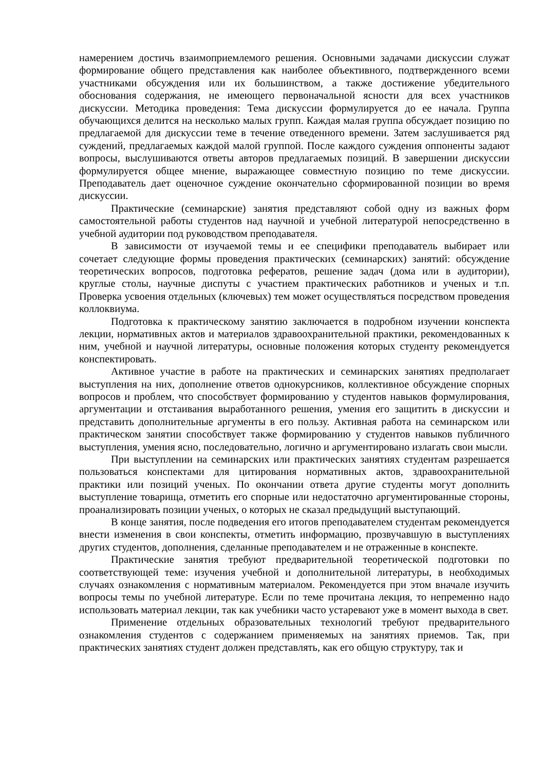намерением достичь взаимоприемлемого решения. Основными задачами дискуссии служат формирование общего представления как наиболее объективного, подтвержденного всеми участниками обсуждения или их большинством, а также достижение убедительного обоснования содержания, не имеющего первоначальной ясности для всех участников дискуссии. Методика проведения: Тема дискуссии формулируется до ее начала. Группа обучающихся делится на несколько малых групп. Каждая малая группа обсуждает позицию по предлагаемой для дискуссии теме в течение отведенного времени. Затем заслушивается ряд суждений, предлагаемых каждой малой группой. После каждого суждения оппоненты задают вопросы, выслушиваются ответы авторов предлагаемых позиций. В завершении дискуссии формулируется общее мнение, выражающее совместную позицию по теме дискуссии. Преподаватель дает оценочное суждение окончательно сформированной позиции во время дискуссии.
Практические (семинарские) занятия представляют собой одну из важных форм самостоятельной работы студентов над научной и учебной литературой непосредственно в учебной аудитории под руководством преподавателя.
В зависимости от изучаемой темы и ее специфики преподаватель выбирает или сочетает следующие формы проведения практических (семинарских) занятий: обсуждение теоретических вопросов, подготовка рефератов, решение задач (дома или в аудитории), круглые столы, научные диспуты с участием практических работников и ученых и т.п. Проверка усвоения отдельных (ключевых) тем может осуществляться посредством проведения коллоквиума.
Подготовка к практическому занятию заключается в подробном изучении конспекта лекции, нормативных актов и материалов здравоохранительной практики, рекомендованных к ним, учебной и научной литературы, основные положения которых студенту рекомендуется конспектировать.
Активное участие в работе на практических и семинарских занятиях предполагает выступления на них, дополнение ответов однокурсников, коллективное обсуждение спорных вопросов и проблем, что способствует формированию у студентов навыков формулирования, аргументации и отстаивания выработанного решения, умения его защитить в дискуссии и представить дополнительные аргументы в его пользу. Активная работа на семинарском или практическом занятии способствует также формированию у студентов навыков публичного выступления, умения ясно, последовательно, логично и аргументировано излагать свои мысли.
При выступлении на семинарских или практических занятиях студентам разрешается пользоваться конспектами для цитирования нормативных актов, здравоохранительной практики или позиций ученых. По окончании ответа другие студенты могут дополнить выступление товарища, отметить его спорные или недостаточно аргументированные стороны, проанализировать позиции ученых, о которых не сказал предыдущий выступающий.
В конце занятия, после подведения его итогов преподавателем студентам рекомендуется внести изменения в свои конспекты, отметить информацию, прозвучавшую в выступлениях других студентов, дополнения, сделанные преподавателем и не отраженные в конспекте.
Практические занятия требуют предварительной теоретической подготовки по соответствующей теме: изучения учебной и дополнительной литературы, в необходимых случаях ознакомления с нормативным материалом. Рекомендуется при этом вначале изучить вопросы темы по учебной литературе. Если по теме прочитана лекция, то непременно надо использовать материал лекции, так как учебники часто устаревают уже в момент выхода в свет.
Применение отдельных образовательных технологий требуют предварительного ознакомления студентов с содержанием применяемых на занятиях приемов. Так, при практических занятиях студент должен представлять, как его общую структуру, так и